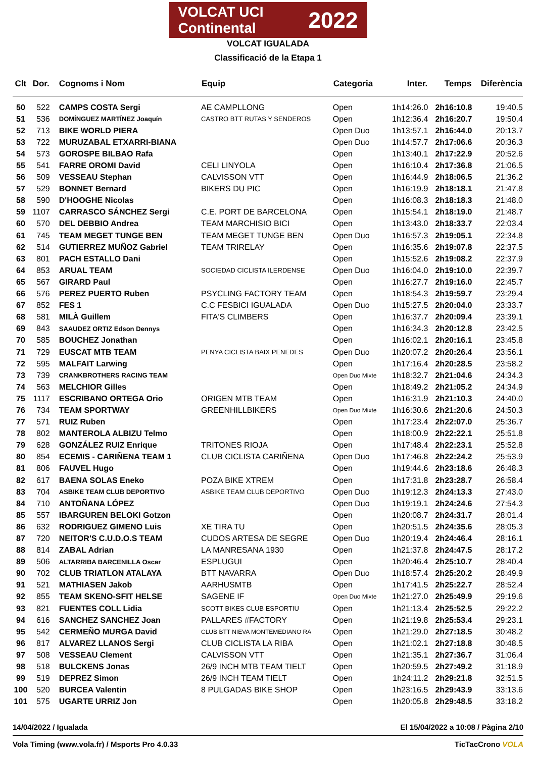VOLCAT UCI Continental 2022
VOLCAT IGUALADA
Classificació de la Etapa 1
| Clt | Dor. | Cognoms i Nom | Equip | Categoria | Inter. | Temps | Diferència |
| --- | --- | --- | --- | --- | --- | --- | --- |
| 50 | 522 | CAMPS COSTA Sergi | AE CAMPLLONG | Open | 1h14:26.0 | 2h16:10.8 | 19:40.5 |
| 51 | 536 | DOMÍNGUEZ MARTÍNEZ Joaquín | CASTRO BTT RUTAS Y SENDEROS | Open | 1h12:36.4 | 2h16:20.7 | 19:50.4 |
| 52 | 713 | BIKE WORLD PIERA | | Open Duo | 1h13:57.1 | 2h16:44.0 | 20:13.7 |
| 53 | 722 | MURUZABAL ETXARRI-BIANA | | Open Duo | 1h14:57.7 | 2h17:06.6 | 20:36.3 |
| 54 | 573 | GOROSPE BILBAO Rafa | | Open | 1h13:40.1 | 2h17:22.9 | 20:52.6 |
| 55 | 541 | FARRE OROMI David | CELI LINYOLA | Open | 1h16:10.4 | 2h17:36.8 | 21:06.5 |
| 56 | 509 | VESSEAU Stephan | CALVISSON VTT | Open | 1h16:44.9 | 2h18:06.5 | 21:36.2 |
| 57 | 529 | BONNET Bernard | BIKERS DU PIC | Open | 1h16:19.9 | 2h18:18.1 | 21:47.8 |
| 58 | 590 | D'HOOGHE Nicolas | | Open | 1h16:08.3 | 2h18:18.3 | 21:48.0 |
| 59 | 1107 | CARRASCO SÁNCHEZ Sergi | C.E. PORT DE BARCELONA | Open | 1h15:54.1 | 2h18:19.0 | 21:48.7 |
| 60 | 570 | DEL DEBBIO Andrea | TEAM MARCHISIO BICI | Open | 1h13:43.0 | 2h18:33.7 | 22:03.4 |
| 61 | 745 | TEAM MEGET TUNGE BEN | TEAM MEGET TUNGE BEN | Open Duo | 1h16:57.3 | 2h19:05.1 | 22:34.8 |
| 62 | 514 | GUTIERREZ MUÑOZ Gabriel | TEAM TRIRELAY | Open | 1h16:35.6 | 2h19:07.8 | 22:37.5 |
| 63 | 801 | PACH ESTALLO Dani | | Open | 1h15:52.6 | 2h19:08.2 | 22:37.9 |
| 64 | 853 | ARUAL TEAM | SOCIEDAD CICLISTA ILERDENSE | Open Duo | 1h16:04.0 | 2h19:10.0 | 22:39.7 |
| 65 | 567 | GIRARD Paul | | Open | 1h16:27.7 | 2h19:16.0 | 22:45.7 |
| 66 | 576 | PEREZ PUERTO Ruben | PSYCLING FACTORY TEAM | Open | 1h18:54.3 | 2h19:59.7 | 23:29.4 |
| 67 | 852 | FES 1 | C.C FESBICI IGUALADA | Open Duo | 1h15:27.5 | 2h20:04.0 | 23:33.7 |
| 68 | 581 | MILÀ Guillem | FITA'S CLIMBERS | Open | 1h16:37.7 | 2h20:09.4 | 23:39.1 |
| 69 | 843 | SAAUDEZ ORTIZ Edson Dennys | | Open | 1h16:34.3 | 2h20:12.8 | 23:42.5 |
| 70 | 585 | BOUCHEZ Jonathan | | Open | 1h16:02.1 | 2h20:16.1 | 23:45.8 |
| 71 | 729 | EUSCAT MTB TEAM | PENYA CICLISTA BAIX PENEDES | Open Duo | 1h20:07.2 | 2h20:26.4 | 23:56.1 |
| 72 | 595 | MALFAIT Larwing | | Open | 1h17:16.4 | 2h20:28.5 | 23:58.2 |
| 73 | 739 | CRANKBROTHERS RACING TEAM | | Open Duo Mixte | 1h18:32.7 | 2h21:04.6 | 24:34.3 |
| 74 | 563 | MELCHIOR Gilles | | Open | 1h18:49.2 | 2h21:05.2 | 24:34.9 |
| 75 | 1117 | ESCRIBANO ORTEGA Orio | ORIGEN MTB TEAM | Open | 1h16:31.9 | 2h21:10.3 | 24:40.0 |
| 76 | 734 | TEAM SPORTWAY | GREENHILLBIKERS | Open Duo Mixte | 1h16:30.6 | 2h21:20.6 | 24:50.3 |
| 77 | 571 | RUIZ Ruben | | Open | 1h17:23.4 | 2h22:07.0 | 25:36.7 |
| 78 | 802 | MANTEROLA ALBIZU Telmo | | Open | 1h18:00.9 | 2h22:22.1 | 25:51.8 |
| 79 | 628 | GONZÁLEZ RUIZ Enrique | TRITONES RIOJA | Open | 1h17:48.4 | 2h22:23.1 | 25:52.8 |
| 80 | 854 | ECEMIS - CARIÑENA TEAM 1 | CLUB CICLISTA CARIÑENA | Open Duo | 1h17:46.8 | 2h22:24.2 | 25:53.9 |
| 81 | 806 | FAUVEL Hugo | | Open | 1h19:44.6 | 2h23:18.6 | 26:48.3 |
| 82 | 617 | BAENA SOLAS Eneko | POZA BIKE XTREM | Open | 1h17:31.8 | 2h23:28.7 | 26:58.4 |
| 83 | 704 | ASBIKE TEAM CLUB DEPORTIVO | ASBIKE TEAM CLUB DEPORTIVO | Open Duo | 1h19:12.3 | 2h24:13.3 | 27:43.0 |
| 84 | 710 | ANTOÑANA LÓPEZ | | Open Duo | 1h19:19.1 | 2h24:24.6 | 27:54.3 |
| 85 | 557 | IBARGUREN BELOKI Gotzon | | Open | 1h20:08.7 | 2h24:31.7 | 28:01.4 |
| 86 | 632 | RODRIGUEZ GIMENO Luis | XE TIRA TU | Open | 1h20:51.5 | 2h24:35.6 | 28:05.3 |
| 87 | 720 | NEITOR'S C.U.D.O.S TEAM | CUDOS ARTESA DE SEGRE | Open Duo | 1h20:19.4 | 2h24:46.4 | 28:16.1 |
| 88 | 814 | ZABAL Adrian | LA MANRESANA 1930 | Open | 1h21:37.8 | 2h24:47.5 | 28:17.2 |
| 89 | 506 | ALTARRIBA BARCENILLA Oscar | ESPLUGUI | Open | 1h20:46.4 | 2h25:10.7 | 28:40.4 |
| 90 | 702 | CLUB TRIATLON ATALAYA | BTT NAVARRA | Open Duo | 1h18:57.4 | 2h25:20.2 | 28:49.9 |
| 91 | 521 | MATHIASEN Jakob | AARHUSMTB | Open | 1h17:41.5 | 2h25:22.7 | 28:52.4 |
| 92 | 855 | TEAM SKENO-SFIT HELSE | SAGENE IF | Open Duo Mixte | 1h21:27.0 | 2h25:49.9 | 29:19.6 |
| 93 | 821 | FUENTES COLL Lidia | SCOTT BIKES CLUB ESPORTIU | Open | 1h21:13.4 | 2h25:52.5 | 29:22.2 |
| 94 | 616 | SANCHEZ SANCHEZ Joan | PALLARES #FACTORY | Open | 1h21:19.8 | 2h25:53.4 | 29:23.1 |
| 95 | 542 | CERMEÑO MURGA David | CLUB BTT NIEVA MONTEMEDIANO RA | Open | 1h21:29.0 | 2h27:18.5 | 30:48.2 |
| 96 | 817 | ALVAREZ LLANOS Sergi | CLUB CICLISTA LA RIBA | Open | 1h21:02.1 | 2h27:18.8 | 30:48.5 |
| 97 | 508 | VESSEAU Clement | CALVISSON VTT | Open | 1h21:35.1 | 2h27:36.7 | 31:06.4 |
| 98 | 518 | BULCKENS Jonas | 26/9 INCH MTB TEAM TIELT | Open | 1h20:59.5 | 2h27:49.2 | 31:18.9 |
| 99 | 519 | DEPREZ Simon | 26/9 INCH TEAM TIELT | Open | 1h24:11.2 | 2h29:21.8 | 32:51.5 |
| 100 | 520 | BURCEA Valentin | 8 PULGADAS BIKE SHOP | Open | 1h23:16.5 | 2h29:43.9 | 33:13.6 |
| 101 | 575 | UGARTE URRIZ Jon | | Open | 1h20:05.8 | 2h29:48.5 | 33:18.2 |
14/04/2022 / Igualada El 15/04/2022 a 10:08 / Pàgina 2/10
Vola Timing (www.vola.fr) / Msports Pro 4.0.33 TicTacCrono VOLA